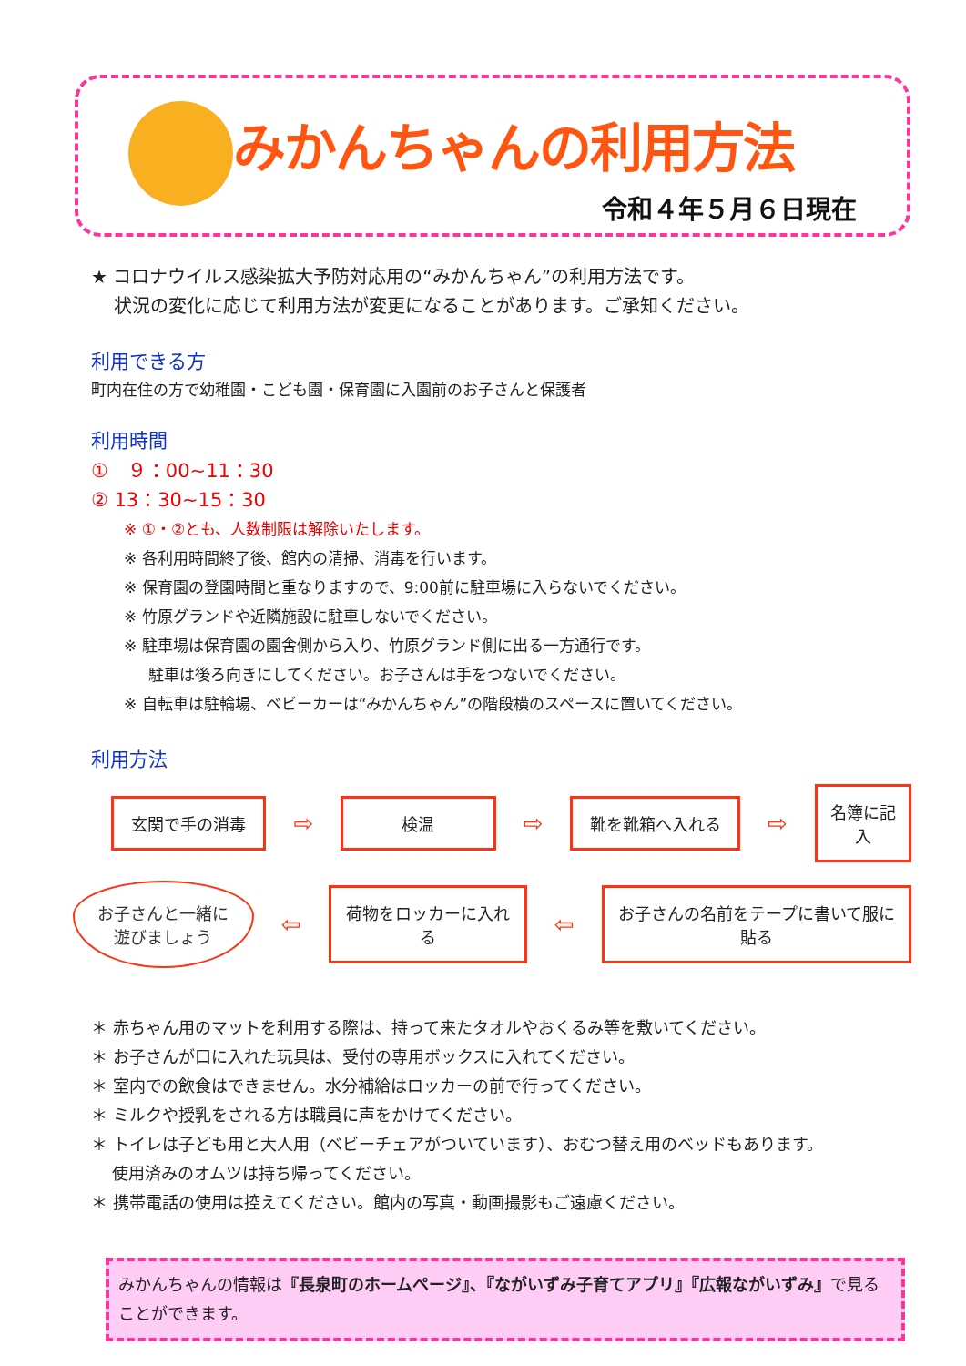みかんちゃんの利用方法
令和４年５月６日現在
★ コロナウイルス感染拡大予防対応用の“みかんちゃん”の利用方法です。
状況の変化に応じて利用方法が変更になることがあります。ご承知ください。
利用できる方
町内在住の方で幼稚園・こども園・保育園に入園前のお子さんと保護者
利用時間
①　９：00~11：30
② 13：30~15：30
※ ①・②とも、人数制限は解除いたします。
※ 各利用時間終了後、館内の清掃、消毒を行います。
※ 保育園の登園時間と重なりますので、9:00前に駐車場に入らないでください。
※ 竹原グランドや近隣施設に駐車しないでください。
※ 駐車場は保育園の園舎側から入り、竹原グランド側に出る一方通行です。
駐車は後ろ向きにしてください。お子さんは手をつないでください。
※ 自転車は駐輪場、ベビーカーは“みかんちゃん”の階段横のスペースに置いてください。
利用方法
玄関で手の消毒
⇨
検温
⇨
靴を靴箱へ入れる
⇨
名簿に記入
お子さんと一緒に
遊びましょう
⇦
荷物をロッカーに入れる
⇦
お子さんの名前をテープに書いて服に貼る
＊ 赤ちゃん用のマットを利用する際は、持って来たタオルやおくるみ等を敷いてください。
＊ お子さんが口に入れた玩具は、受付の専用ボックスに入れてください。
＊ 室内での飲食はできません。水分補給はロッカーの前で行ってください。
＊ ミルクや授乳をされる方は職員に声をかけてください。
＊ トイレは子ども用と大人用（ベビーチェアがついています）、おむつ替え用のベッドもあります。
使用済みのオムツは持ち帰ってください。
＊ 携帯電話の使用は控えてください。館内の写真・動画撮影もご遠慮ください。
みかんちゃんの情報は『長泉町のホームページ』、『ながいずみ子育てアプリ』『広報ながいずみ』で見ることができます。